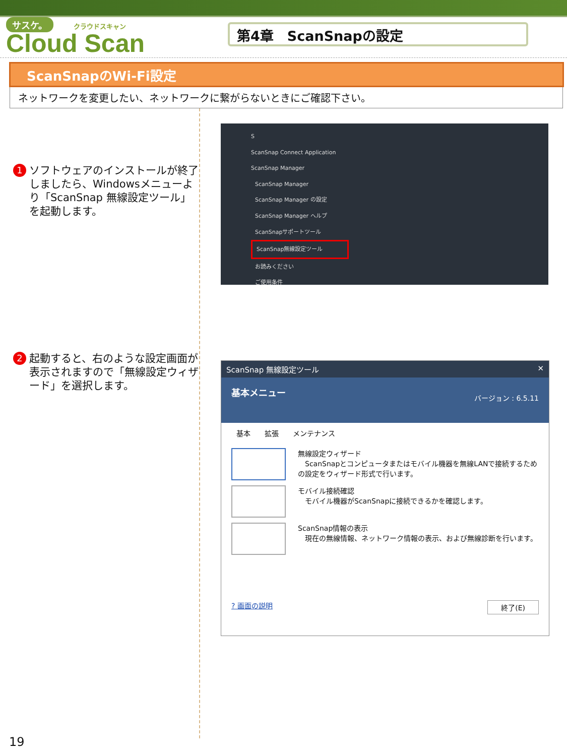サスケ。 クラウドスキャン
Cloud Scan
第4章　ScanSnapの設定
ScanSnapのWi-Fi設定
ネットワークを変更したい、ネットワークに繋がらないときにご確認下さい。
1 ソフトウェアのインストールが終了しましたら、Windowsメニューより「ScanSnap 無線設定ツール」を起動します。
2 起動すると、右のような設定画面が表示されますので「無線設定ウィザード」を選択します。
S
ScanSnap Connect Application
ScanSnap Manager
ScanSnap Manager
ScanSnap Manager の設定
ScanSnap Manager ヘルプ
ScanSnapサポートツール
ScanSnap無線設定ツール
お読みください
ご使用条件
ScanSnap 無線設定ツール ✕
基本メニュー バージョン : 6.5.11
基本　　拡張　　メンテナンス
無線設定ウィザード
　ScanSnapとコンピュータまたはモバイル機器を無線LANで接続するための設定をウィザード形式で行います。
モバイル接続確認
　モバイル機器がScanSnapに接続できるかを確認します。
ScanSnap情報の表示
　現在の無線情報、ネットワーク情報の表示、および無線診断を行います。
? 画面の説明 終了(E)
19